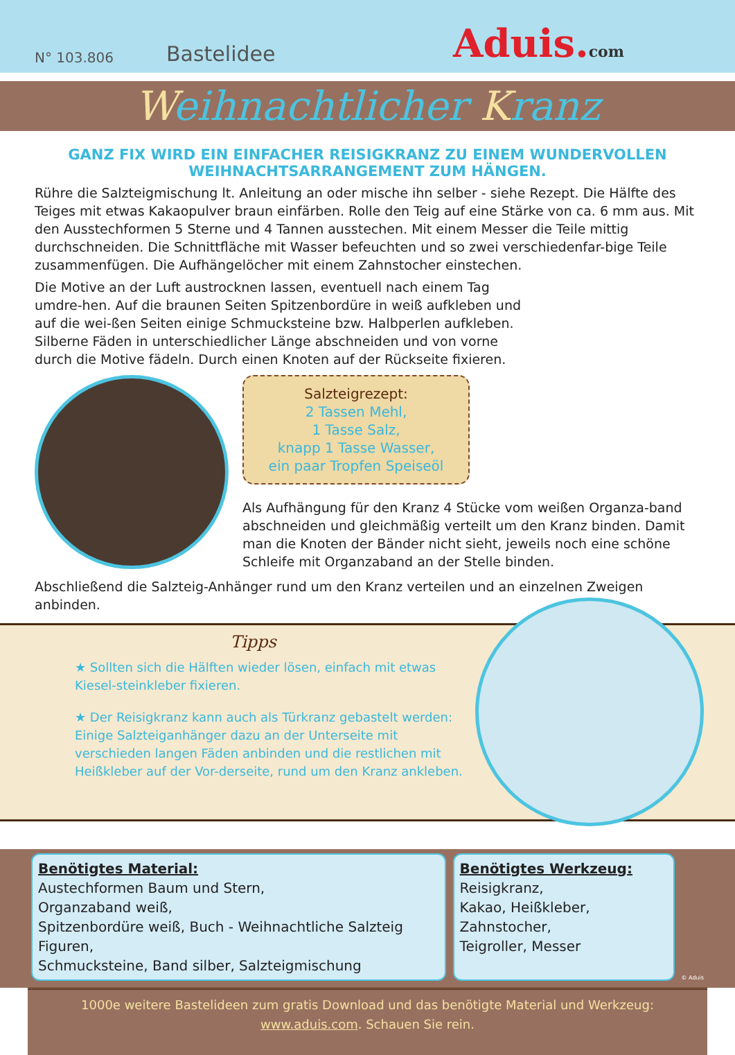N° 103.806
Bastelidee
Aduis.com
Weihnachtlicher Kranz
GANZ FIX WIRD EIN EINFACHER REISIGKRANZ ZU EINEM WUNDERVOLLEN WEIHNACHTSARRANGEMENT ZUM HÄNGEN.
Rühre die Salzteigmischung lt. Anleitung an oder mische ihn selber - siehe Rezept. Die Hälfte des Teiges mit etwas Kakaopulver braun einfärben. Rolle den Teig auf eine Stärke von ca. 6 mm aus. Mit den Ausstechformen 5 Sterne und 4 Tannen ausstechen. Mit einem Messer die Teile mittig durchschneiden. Die Schnittfläche mit Wasser befeuchten und so zwei verschiedenfar-bige Teile zusammenfügen. Die Aufhängelöcher mit einem Zahnstocher einstechen.
Die Motive an der Luft austrocknen lassen, eventuell nach einem Tag umdre-hen. Auf die braunen Seiten Spitzenbordüre in weiß aufkleben und auf die wei-ßen Seiten einige Schmucksteine bzw. Halbperlen aufkleben. Silberne Fäden in unterschiedlicher Länge abschneiden und von vorne durch die Motive fädeln. Durch einen Knoten auf der Rückseite fixieren.
Salzteigrezept:
2 Tassen Mehl,
1 Tasse Salz,
knapp 1 Tasse Wasser,
ein paar Tropfen Speiseöl
Als Aufhängung für den Kranz 4 Stücke vom weißen Organza-band abschneiden und gleichmäßig verteilt um den Kranz binden. Damit man die Knoten der Bänder nicht sieht, jeweils noch eine schöne Schleife mit Organzaband an der Stelle binden.
Abschließend die Salzteig-Anhänger rund um den Kranz verteilen und an einzelnen Zweigen anbinden.
Tipps
★ Sollten sich die Hälften wieder lösen, einfach mit etwas Kiesel-steinkleber fixieren.
★ Der Reisigkranz kann auch als Türkranz gebastelt werden: Einige Salzteiganhänger dazu an der Unterseite mit verschieden langen Fäden anbinden und die restlichen mit Heißkleber auf der Vor-derseite, rund um den Kranz ankleben.
Benötigtes Material:
Austechformen Baum und Stern,
Organzaband weiß,
Spitzenbordüre weiß, Buch - Weihnachtliche Salzteig Figuren,
Schmucksteine, Band silber, Salzteigmischung
Benötigtes Werkzeug:
Reisigkranz,
Kakao, Heißkleber,
Zahnstocher,
Teigroller, Messer
© Aduis
1000e weitere Bastelideen zum gratis Download und das benötigte Material und Werkzeug:
www.aduis.com. Schauen Sie rein.